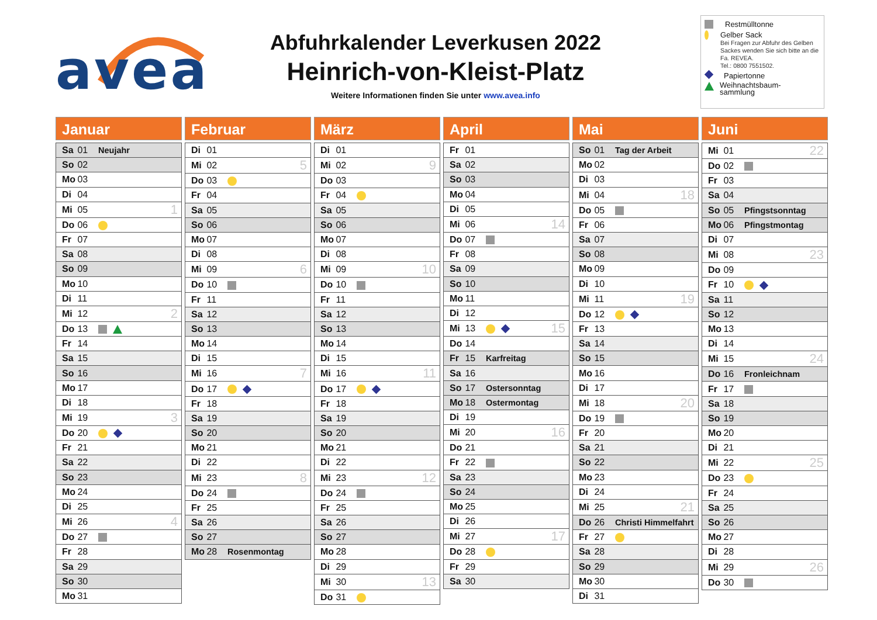avea
Abfuhrkalender Leverkusen 2022
Heinrich-von-Kleist-Platz
Weitere Informationen finden Sie unter www.avea.info
Restmülltonne
Gelber Sack
Bei Fragen zur Abfuhr des Gelben Sackes wenden Sie sich bitte an die Fa. REVEA.
Tel.: 0800 7551502.
Papiertonne
Weihnachtsbaum-
sammlung
Januar
| Sa 01 | Neujahr | |
| So 02 | | |
| Mo 03 | | |
| Di 04 | | |
| Mi 05 | | 1 |
| Do 06 | | |
| Fr 07 | | |
| Sa 08 | | |
| So 09 | | |
| Mo 10 | | |
| Di 11 | | |
| Mi 12 | | 2 |
| Do 13 | | |
| Fr 14 | | |
| Sa 15 | | |
| So 16 | | |
| Mo 17 | | |
| Di 18 | | |
| Mi 19 | | 3 |
| Do 20 | | |
| Fr 21 | | |
| Sa 22 | | |
| So 23 | | |
| Mo 24 | | |
| Di 25 | | |
| Mi 26 | | 4 |
| Do 27 | | |
| Fr 28 | | |
| Sa 29 | | |
| So 30 | | |
| Mo 31 | | |
Februar
| Di 01 | | |
| Mi 02 | | 5 |
| Do 03 | | |
| Fr 04 | | |
| Sa 05 | | |
| So 06 | | |
| Mo 07 | | |
| Di 08 | | |
| Mi 09 | | 6 |
| Do 10 | | |
| Fr 11 | | |
| Sa 12 | | |
| So 13 | | |
| Mo 14 | | |
| Di 15 | | |
| Mi 16 | | 7 |
| Do 17 | | |
| Fr 18 | | |
| Sa 19 | | |
| So 20 | | |
| Mo 21 | | |
| Di 22 | | |
| Mi 23 | | 8 |
| Do 24 | | |
| Fr 25 | | |
| Sa 26 | | |
| So 27 | | |
| Mo 28 | Rosenmontag | |
März
| Di 01 | | |
| Mi 02 | | 9 |
| Do 03 | | |
| Fr 04 | | |
| Sa 05 | | |
| So 06 | | |
| Mo 07 | | |
| Di 08 | | |
| Mi 09 | | 10 |
| Do 10 | | |
| Fr 11 | | |
| Sa 12 | | |
| So 13 | | |
| Mo 14 | | |
| Di 15 | | |
| Mi 16 | | 11 |
| Do 17 | | |
| Fr 18 | | |
| Sa 19 | | |
| So 20 | | |
| Mo 21 | | |
| Di 22 | | |
| Mi 23 | | 12 |
| Do 24 | | |
| Fr 25 | | |
| Sa 26 | | |
| So 27 | | |
| Mo 28 | | |
| Di 29 | | |
| Mi 30 | | 13 |
| Do 31 | | |
April
| Fr 01 | | |
| Sa 02 | | |
| So 03 | | |
| Mo 04 | | |
| Di 05 | | |
| Mi 06 | | 14 |
| Do 07 | | |
| Fr 08 | | |
| Sa 09 | | |
| So 10 | | |
| Mo 11 | | |
| Di 12 | | |
| Mi 13 | | 15 |
| Do 14 | | |
| Fr 15 | Karfreitag | |
| Sa 16 | | |
| So 17 | Ostersonntag | |
| Mo 18 | Ostermontag | |
| Di 19 | | |
| Mi 20 | | 16 |
| Do 21 | | |
| Fr 22 | | |
| Sa 23 | | |
| So 24 | | |
| Mo 25 | | |
| Di 26 | | |
| Mi 27 | | 17 |
| Do 28 | | |
| Fr 29 | | |
| Sa 30 | | |
Mai
| So 01 | Tag der Arbeit | |
| Mo 02 | | |
| Di 03 | | |
| Mi 04 | | 18 |
| Do 05 | | |
| Fr 06 | | |
| Sa 07 | | |
| So 08 | | |
| Mo 09 | | |
| Di 10 | | |
| Mi 11 | | 19 |
| Do 12 | | |
| Fr 13 | | |
| Sa 14 | | |
| So 15 | | |
| Mo 16 | | |
| Di 17 | | |
| Mi 18 | | 20 |
| Do 19 | | |
| Fr 20 | | |
| Sa 21 | | |
| So 22 | | |
| Mo 23 | | |
| Di 24 | | |
| Mi 25 | | 21 |
| Do 26 | Christi Himmelfahrt | |
| Fr 27 | | |
| Sa 28 | | |
| So 29 | | |
| Mo 30 | | |
| Di 31 | | |
Juni
| Mi 01 | | 22 |
| Do 02 | | |
| Fr 03 | | |
| Sa 04 | | |
| So 05 | Pfingstsonntag | |
| Mo 06 | Pfingstmontag | |
| Di 07 | | |
| Mi 08 | | 23 |
| Do 09 | | |
| Fr 10 | | |
| Sa 11 | | |
| So 12 | | |
| Mo 13 | | |
| Di 14 | | |
| Mi 15 | | 24 |
| Do 16 | Fronleichnam | |
| Fr 17 | | |
| Sa 18 | | |
| So 19 | | |
| Mo 20 | | |
| Di 21 | | |
| Mi 22 | | 25 |
| Do 23 | | |
| Fr 24 | | |
| Sa 25 | | |
| So 26 | | |
| Mo 27 | | |
| Di 28 | | |
| Mi 29 | | 26 |
| Do 30 | | |